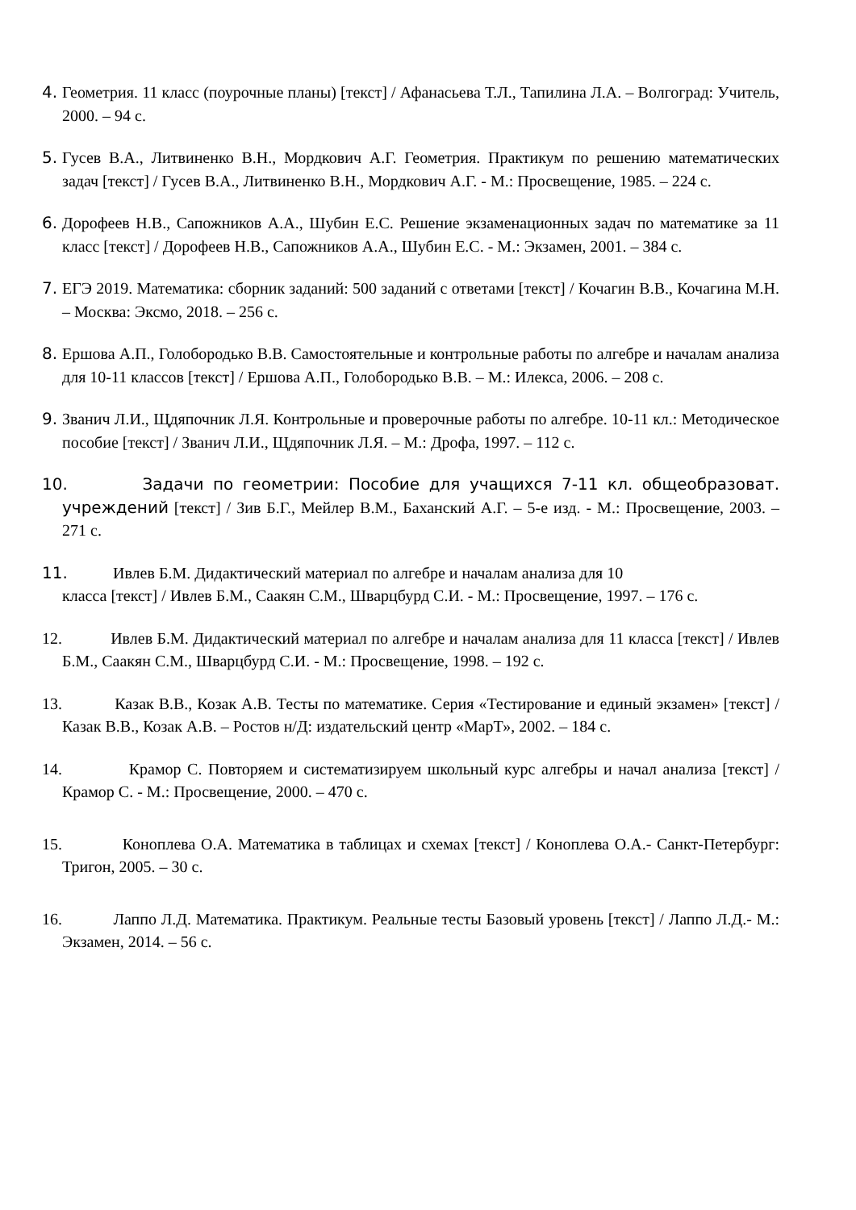4. Геометрия. 11 класс (поурочные планы) [текст] / Афанасьева Т.Л., Тапилина Л.А. – Волгоград: Учитель, 2000. – 94 с.
5. Гусев В.А., Литвиненко В.Н., Мордкович А.Г. Геометрия. Практикум по решению математических задач [текст] / Гусев В.А., Литвиненко В.Н., Мордкович А.Г. - М.: Просвещение, 1985. – 224 с.
6. Дорофеев Н.В., Сапожников А.А., Шубин Е.С. Решение экзаменационных задач по математике за 11 класс [текст] / Дорофеев Н.В., Сапожников А.А., Шубин Е.С. - М.: Экзамен, 2001. – 384 с.
7. ЕГЭ 2019. Математика: сборник заданий: 500 заданий с ответами [текст] / Кочагин В.В., Кочагина М.Н. – Москва: Эксмо, 2018. – 256 с.
8. Ершова А.П., Голобородько В.В. Самостоятельные и контрольные работы по алгебре и началам анализа для 10-11 классов [текст] / Ершова А.П., Голобородько В.В. – М.: Илекса, 2006. – 208 с.
9. Званич Л.И., Щдяпочник Л.Я. Контрольные и проверочные работы по алгебре. 10-11 кл.: Методическое пособие [текст] / Званич Л.И., Щдяпочник Л.Я. – М.: Дрофа, 1997. – 112 с.
10. Задачи по геометрии: Пособие для учащихся 7-11 кл. общеобразоват. учреждений [текст] / Зив Б.Г., Мейлер В.М., Баханский А.Г. – 5-е изд. - М.: Просвещение, 2003. – 271 с.
11. Ивлев Б.М. Дидактический материал по алгебре и началам анализа для 10
класса [текст] / Ивлев Б.М., Саакян С.М., Шварцбурд С.И. - М.: Просвещение, 1997. – 176 с.
12. Ивлев Б.М. Дидактический материал по алгебре и началам анализа для 11 класса [текст] / Ивлев Б.М., Саакян С.М., Шварцбурд С.И. - М.: Просвещение, 1998. – 192 с.
13. Казак В.В., Козак А.В. Тесты по математике. Серия «Тестирование и единый экзамен» [текст] / Казак В.В., Козак А.В. – Ростов н/Д: издательский центр «МарТ», 2002. – 184 с.
14. Крамор С. Повторяем и систематизируем школьный курс алгебры и начал анализа [текст] / Крамор С. - М.: Просвещение, 2000. – 470 с.
15. Коноплева О.А. Математика в таблицах и схемах [текст] / Коноплева О.А.- Санкт-Петербург: Тригон, 2005. – 30 с.
16. Лаппо Л.Д. Математика. Практикум. Реальные тесты Базовый уровень [текст] / Лаппо Л.Д.- М.: Экзамен, 2014. – 56 с.